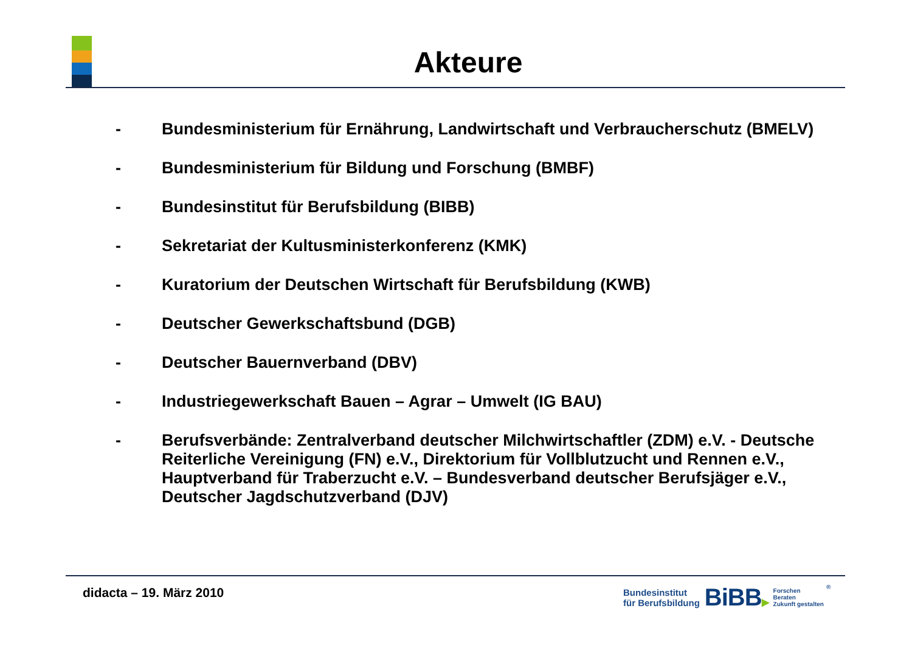Akteure
- Bundesministerium für Ernährung, Landwirtschaft und Verbraucherschutz (BMELV)
- Bundesministerium für Bildung und Forschung (BMBF)
- Bundesinstitut für Berufsbildung (BIBB)
- Sekretariat der Kultusministerkonferenz (KMK)
- Kuratorium der Deutschen Wirtschaft für Berufsbildung (KWB)
- Deutscher Gewerkschaftsbund (DGB)
- Deutscher Bauernverband (DBV)
- Industriegewerkschaft Bauen – Agrar – Umwelt (IG BAU)
- Berufsverbände: Zentralverband deutscher Milchwirtschaftler (ZDM) e.V. - Deutsche Reiterliche Vereinigung (FN) e.V., Direktorium für Vollblutzucht und Rennen e.V., Hauptverband für Traberzucht e.V. – Bundesverband deutscher Berufsjäger e.V., Deutscher Jagdschutzverband (DJV)
didacta – 19. März 2010
Bundesinstitut
für Berufsbildung
BiBB▶
Forschen
Beraten
Zukunft gestalten
®